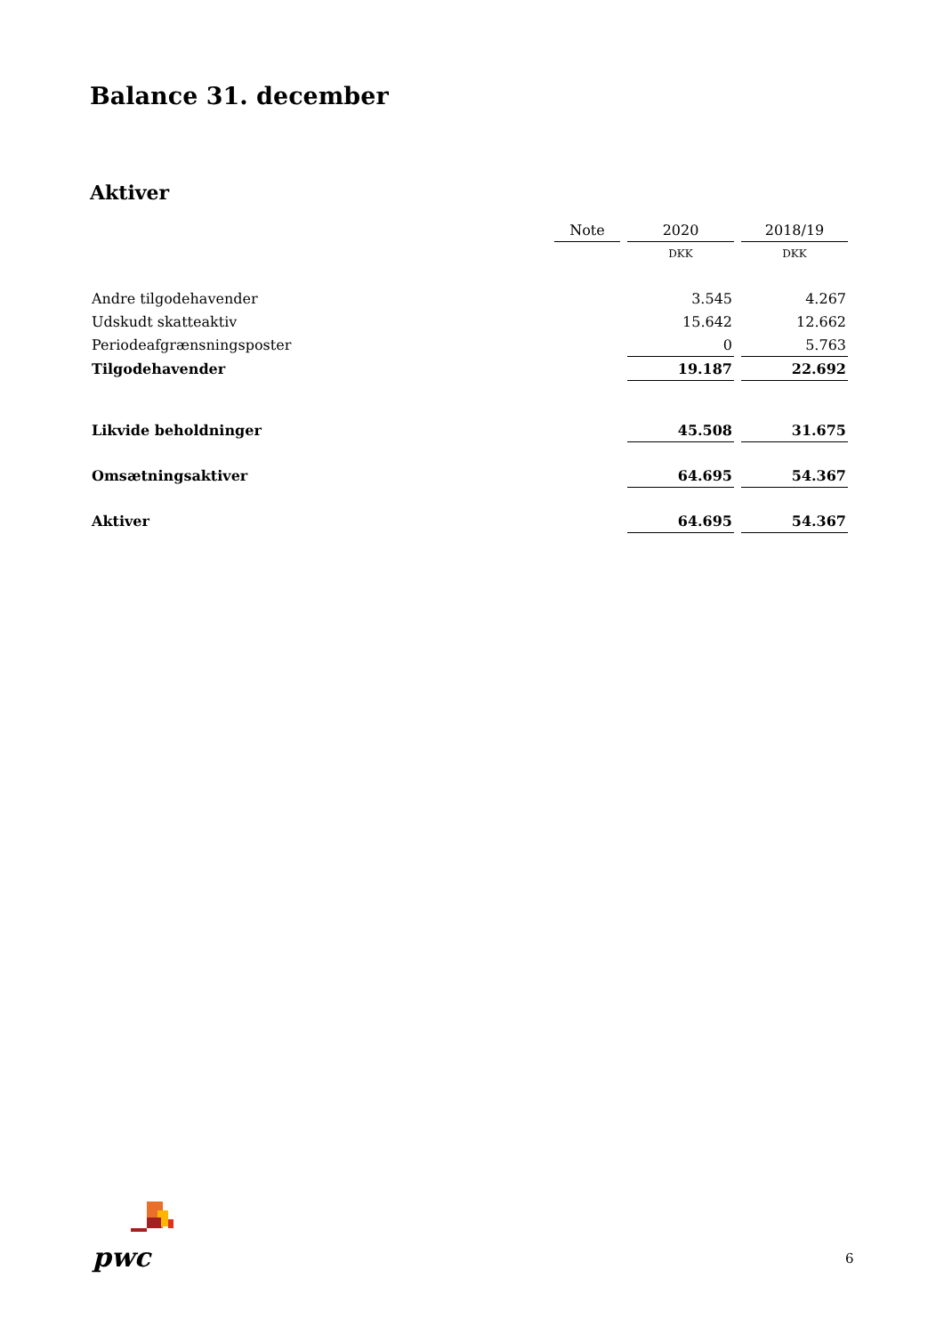Balance 31. december
Aktiver
| | Note | 2020 | 2018/19 |
| | | DKK | DKK |
| Andre tilgodehavender | | 3.545 | 4.267 |
| Udskudt skatteaktiv | | 15.642 | 12.662 |
| Periodeafgrænsningsposter | | 0 | 5.763 |
| Tilgodehavender | | 19.187 | 22.692 |
| Likvide beholdninger | | 45.508 | 31.675 |
| Omsætningsaktiver | | 64.695 | 54.367 |
| Aktiver | | 64.695 | 54.367 |
pwc 6